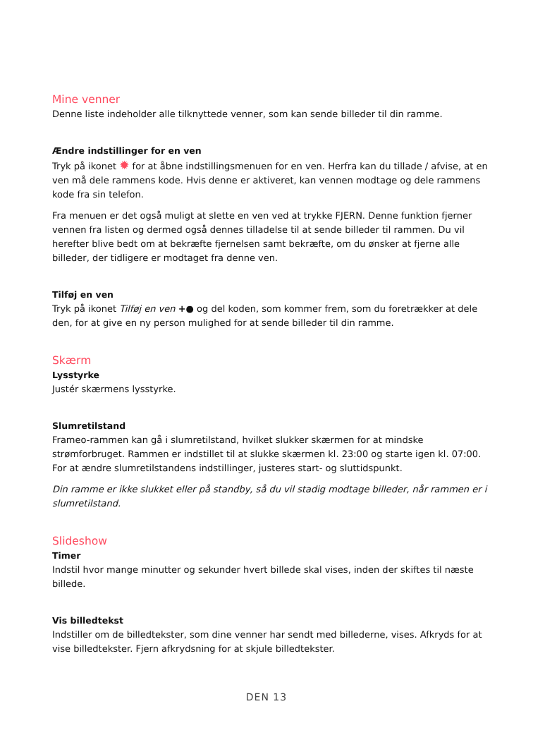Mine venner
Denne liste indeholder alle tilknyttede venner, som kan sende billeder til din ramme.
Ændre indstillinger for en ven
Tryk på ikonet ✹ for at åbne indstillingsmenuen for en ven. Herfra kan du tillade / afvise, at en ven må dele rammens kode. Hvis denne er aktiveret, kan vennen modtage og dele rammens kode fra sin telefon.
Fra menuen er det også muligt at slette en ven ved at trykke FJERN. Denne funktion fjerner vennen fra listen og dermed også dennes tilladelse til at sende billeder til rammen. Du vil herefter blive bedt om at bekræfte fjernelsen samt bekræfte, om du ønsker at fjerne alle billeder, der tidligere er modtaget fra denne ven.
Tilføj en ven
Tryk på ikonet Tilføj en ven +● og del koden, som kommer frem, som du foretrækker at dele den, for at give en ny person mulighed for at sende billeder til din ramme.
Skærm
Lysstyrke
Justér skærmens lysstyrke.
Slumretilstand
Frameo-rammen kan gå i slumretilstand, hvilket slukker skærmen for at mindske strømforbruget. Rammen er indstillet til at slukke skærmen kl. 23:00 og starte igen kl. 07:00. For at ændre slumretilstandens indstillinger, justeres start- og sluttidspunkt.
Din ramme er ikke slukket eller på standby, så du vil stadig modtage billeder, når rammen er i slumretilstand.
Slideshow
Timer
Indstil hvor mange minutter og sekunder hvert billede skal vises, inden der skiftes til næste billede.
Vis billedtekst
Indstiller om de billedtekster, som dine venner har sendt med billederne, vises. Afkryds for at vise billedtekster. Fjern afkrydsning for at skjule billedtekster.
DEN 13